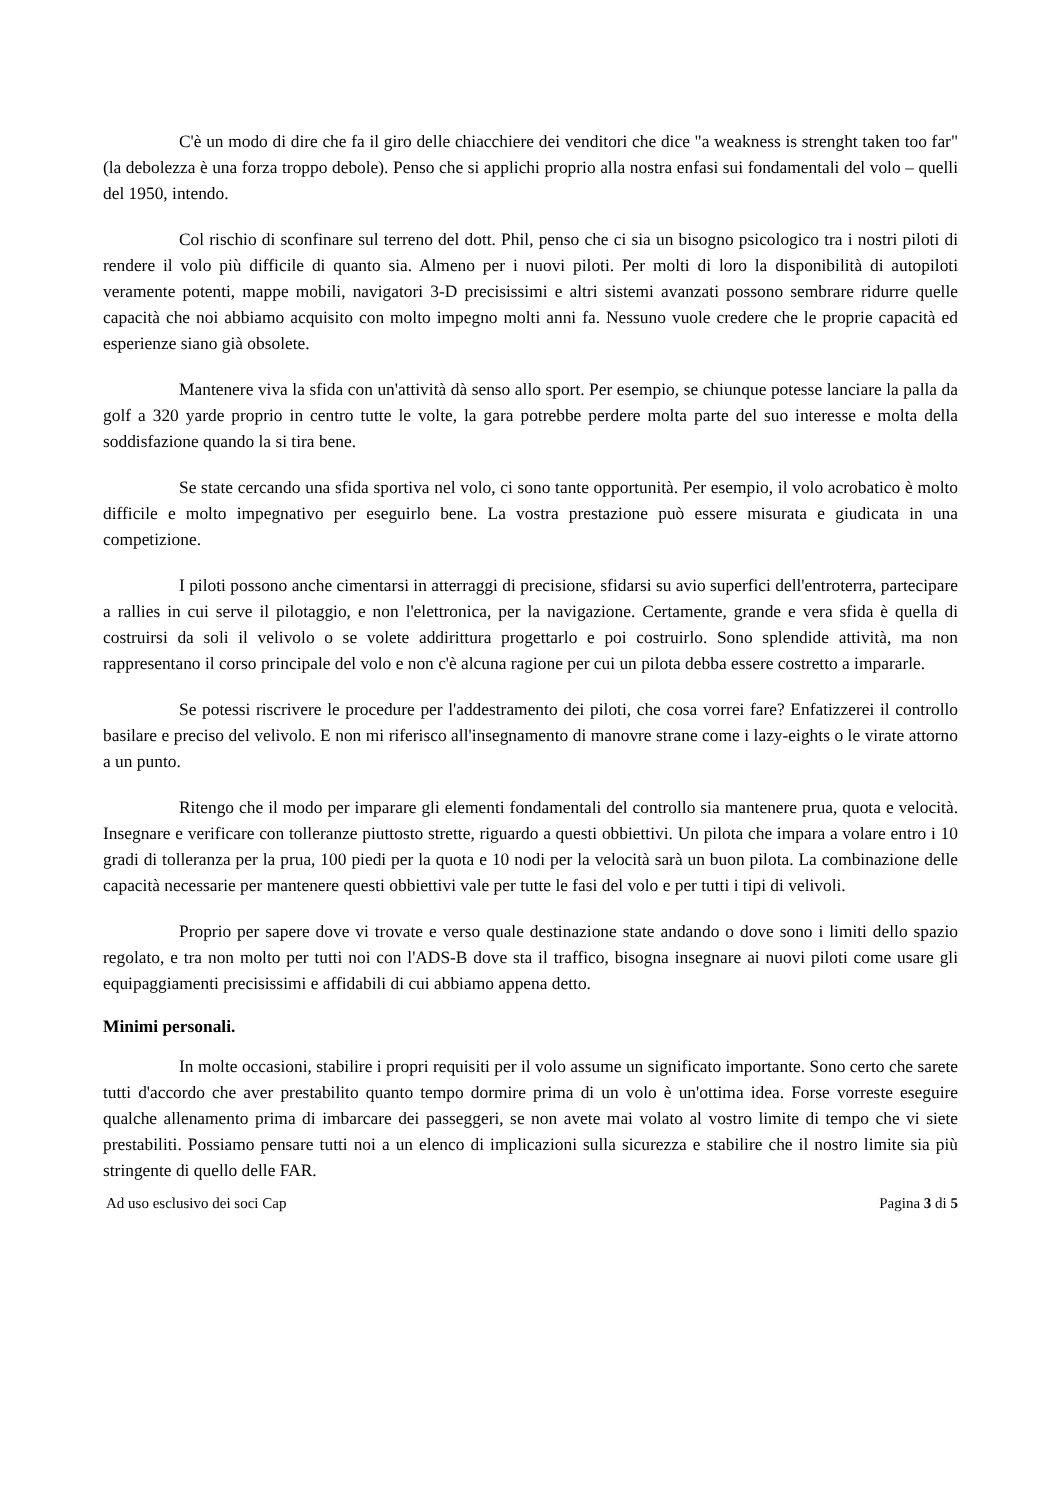C'è un modo di dire che fa il giro delle chiacchiere dei venditori che dice "a weakness is strenght taken too far" (la debolezza è una forza troppo debole). Penso che si applichi proprio alla nostra enfasi sui fondamentali del volo – quelli del 1950, intendo.
Col rischio di sconfinare sul terreno del dott. Phil, penso che ci sia un bisogno psicologico tra i nostri piloti di rendere il volo più difficile di quanto sia. Almeno per i nuovi piloti. Per molti di loro la disponibilità di autopiloti veramente potenti, mappe mobili, navigatori 3-D precisissimi e altri sistemi avanzati possono sembrare ridurre quelle capacità che noi abbiamo acquisito con molto impegno molti anni fa. Nessuno vuole credere che le proprie capacità ed esperienze siano già obsolete.
Mantenere viva la sfida con un'attività dà senso allo sport. Per esempio, se chiunque potesse lanciare la palla da golf a 320 yarde proprio in centro tutte le volte, la gara potrebbe perdere molta parte del suo interesse e molta della soddisfazione quando la si tira bene.
Se state cercando una sfida sportiva nel volo, ci sono tante opportunità. Per esempio, il volo acrobatico è molto difficile e molto impegnativo per eseguirlo bene. La vostra prestazione può essere misurata e giudicata in una competizione.
I piloti possono anche cimentarsi in atterraggi di precisione, sfidarsi su avio superfici dell'entroterra, partecipare a rallies in cui serve il pilotaggio, e non l'elettronica, per la navigazione. Certamente, grande e vera sfida è quella di costruirsi da soli il velivolo o se volete addirittura progettarlo e poi costruirlo. Sono splendide attività, ma non rappresentano il corso principale del volo e non c'è alcuna ragione per cui un pilota debba essere costretto a impararle.
Se potessi riscrivere le procedure per l'addestramento dei piloti, che cosa vorrei fare? Enfatizzerei il controllo basilare e preciso del velivolo. E non mi riferisco all'insegnamento di manovre strane come i lazy-eights o le virate attorno a un punto.
Ritengo che il modo per imparare gli elementi fondamentali del controllo sia mantenere prua, quota e velocità. Insegnare e verificare con tolleranze piuttosto strette, riguardo a questi obbiettivi. Un pilota che impara a volare entro i 10 gradi di tolleranza per la prua, 100 piedi per la quota e 10 nodi per la velocità sarà un buon pilota. La combinazione delle capacità necessarie per mantenere questi obbiettivi vale per tutte le fasi del volo e per tutti i tipi di velivoli.
Proprio per sapere dove vi trovate e verso quale destinazione state andando o dove sono i limiti dello spazio regolato, e tra non molto per tutti noi con l'ADS-B dove sta il traffico, bisogna insegnare ai nuovi piloti come usare gli equipaggiamenti precisissimi e affidabili di cui abbiamo appena detto.
Minimi personali.
In molte occasioni, stabilire i propri requisiti per il volo assume un significato importante. Sono certo che sarete tutti d'accordo che aver prestabilito quanto tempo dormire prima di un volo è un'ottima idea. Forse vorreste eseguire qualche allenamento prima di imbarcare dei passeggeri, se non avete mai volato al vostro limite di tempo che vi siete prestabiliti. Possiamo pensare tutti noi a un elenco di implicazioni sulla sicurezza e stabilire che il nostro limite sia più stringente di quello delle FAR.
Ad uso esclusivo dei soci Cap Pagina 3 di 5